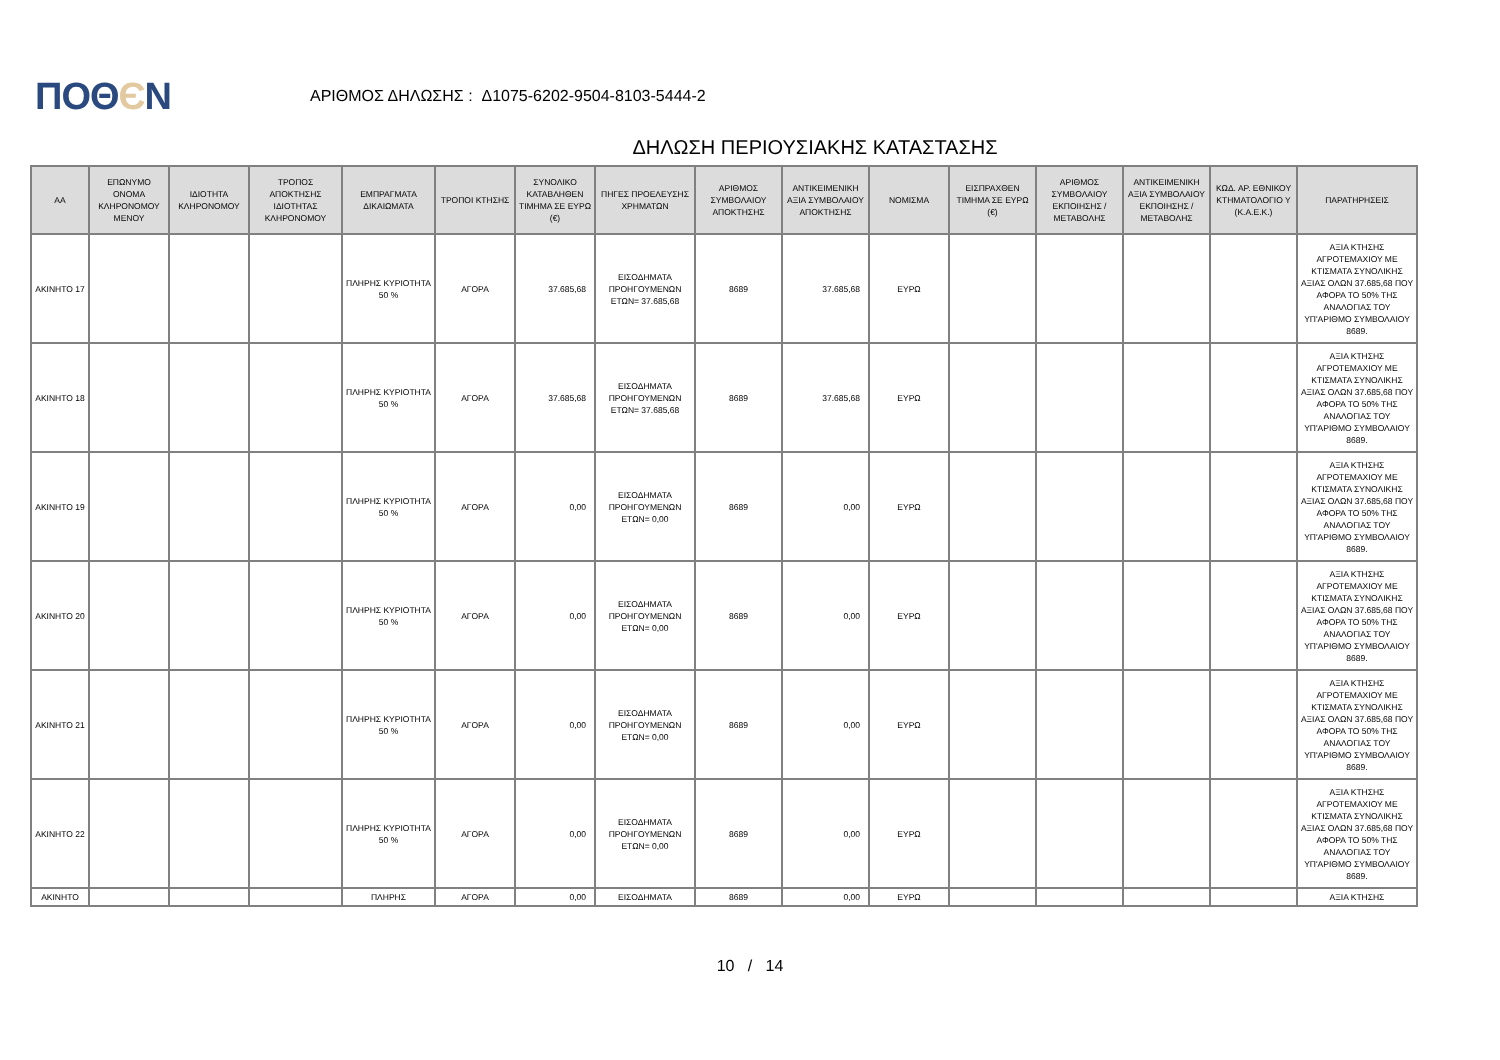ΠΟΘЄΝ
ΑΡΙΘΜΟΣ ΔΗΛΩΣΗΣ : Δ1075-6202-9504-8103-5444-2
ΔΗΛΩΣΗ ΠΕΡΙΟΥΣΙΑΚΗΣ ΚΑΤΑΣΤΑΣΗΣ
| ΑΑ | ΕΠΩΝΥΜΟ ΟΝΟΜΑ ΚΛΗΡΟΝΟΜΟΥ ΜΕΝΟΥ | ΙΔΙΟΤΗΤΑ ΚΛΗΡΟΝΟΜΟΥ | ΤΡΟΠΟΣ ΑΠΟΚΤΗΣΗΣ ΙΔΙΟΤΗΤΑΣ ΚΛΗΡΟΝΟΜΟΥ | ΕΜΠΡΑΓΜΑΤΑ ΔΙΚΑΙΩΜΑΤΑ | ΤΡΟΠΟΙ ΚΤΗΣΗΣ | ΣΥΝΟΛΙΚΟ ΚΑΤΑΒΛΗΘΕΝ ΤΙΜΗΜΑ ΣΕ ΕΥΡΩ (€) | ΠΗΓΕΣ ΠΡΟΕΛΕΥΣΗΣ ΧΡΗΜΑΤΩΝ | ΑΡΙΘΜΟΣ ΣΥΜΒΟΛΑΙΟΥ ΑΠΟΚΤΗΣΗΣ | ΑΝΤΙΚΕΙΜΕΝΙΚΗ ΑΞΙΑ ΣΥΜΒΟΛΑΙΟΥ ΑΠΟΚΤΗΣΗΣ | ΝΟΜΙΣΜΑ | ΕΙΣΠΡΑΧΘΕΝ ΤΙΜΗΜΑ ΣΕ ΕΥΡΩ (€) | ΑΡΙΘΜΟΣ ΣΥΜΒΟΛΑΙΟΥ ΕΚΠΟΙΗΣΗΣ /ΜΕΤΑΒΟΛΗΣ | ΑΝΤΙΚΕΙΜΕΝΙΚΗ ΑΞΙΑ ΣΥΜΒΟΛΑΙΟΥ ΕΚΠΟΙΗΣΗΣ / ΜΕΤΑΒΟΛΗΣ | ΚΩΔ. ΑΡ. ΕΘΝΙΚΟΥ ΚΤΗΜΑΤΟΛΟΓΙΟ Υ (Κ.Α.Ε.Κ.) | ΠΑΡΑΤΗΡΗΣΕΙΣ |
| --- | --- | --- | --- | --- | --- | --- | --- | --- | --- | --- | --- | --- | --- | --- | --- |
| ΑΚΙΝΗΤΟ 17 | | | | ΠΛΗΡΗΣ ΚΥΡΙΟΤΗΤΑ 50 % | ΑΓΟΡΑ | 37.685,68 | ΕΙΣΟΔΗΜΑΤΑ ΠΡΟΗΓΟΥΜΕΝΩΝ ΕΤΩΝ= 37.685,68 | 8689 | 37.685,68 | ΕΥΡΩ | | | | | ΑΞΙΑ ΚΤΗΣΗΣ ΑΓΡΟΤΕΜΑΧΙΟΥ ΜΕ ΚΤΙΣΜΑΤΑ ΣΥΝΟΛΙΚΗΣ ΑΞΙΑΣ ΟΛΩΝ 37.685,68 ΠΟΥ ΑΦΟΡΑ ΤΟ 50% ΤΗΣ ΑΝΑΛΟΓΙΑΣ ΤΟΥ ΥΠ'ΑΡΙΘΜΟ ΣΥΜΒΟΛΑΙΟΥ 8689. |
| ΑΚΙΝΗΤΟ 18 | | | | ΠΛΗΡΗΣ ΚΥΡΙΟΤΗΤΑ 50 % | ΑΓΟΡΑ | 37.685,68 | ΕΙΣΟΔΗΜΑΤΑ ΠΡΟΗΓΟΥΜΕΝΩΝ ΕΤΩΝ= 37.685,68 | 8689 | 37.685,68 | ΕΥΡΩ | | | | | ΑΞΙΑ ΚΤΗΣΗΣ ΑΓΡΟΤΕΜΑΧΙΟΥ ΜΕ ΚΤΙΣΜΑΤΑ ΣΥΝΟΛΙΚΗΣ ΑΞΙΑΣ ΟΛΩΝ 37.685,68 ΠΟΥ ΑΦΟΡΑ ΤΟ 50% ΤΗΣ ΑΝΑΛΟΓΙΑΣ ΤΟΥ ΥΠ'ΑΡΙΘΜΟ ΣΥΜΒΟΛΑΙΟΥ 8689. |
| ΑΚΙΝΗΤΟ 19 | | | | ΠΛΗΡΗΣ ΚΥΡΙΟΤΗΤΑ 50 % | ΑΓΟΡΑ | 0,00 | ΕΙΣΟΔΗΜΑΤΑ ΠΡΟΗΓΟΥΜΕΝΩΝ ΕΤΩΝ= 0,00 | 8689 | 0,00 | ΕΥΡΩ | | | | | ΑΞΙΑ ΚΤΗΣΗΣ ΑΓΡΟΤΕΜΑΧΙΟΥ ΜΕ ΚΤΙΣΜΑΤΑ ΣΥΝΟΛΙΚΗΣ ΑΞΙΑΣ ΟΛΩΝ 37.685,68 ΠΟΥ ΑΦΟΡΑ ΤΟ 50% ΤΗΣ ΑΝΑΛΟΓΙΑΣ ΤΟΥ ΥΠ'ΑΡΙΘΜΟ ΣΥΜΒΟΛΑΙΟΥ 8689. |
| ΑΚΙΝΗΤΟ 20 | | | | ΠΛΗΡΗΣ ΚΥΡΙΟΤΗΤΑ 50 % | ΑΓΟΡΑ | 0,00 | ΕΙΣΟΔΗΜΑΤΑ ΠΡΟΗΓΟΥΜΕΝΩΝ ΕΤΩΝ= 0,00 | 8689 | 0,00 | ΕΥΡΩ | | | | | ΑΞΙΑ ΚΤΗΣΗΣ ΑΓΡΟΤΕΜΑΧΙΟΥ ΜΕ ΚΤΙΣΜΑΤΑ ΣΥΝΟΛΙΚΗΣ ΑΞΙΑΣ ΟΛΩΝ 37.685,68 ΠΟΥ ΑΦΟΡΑ ΤΟ 50% ΤΗΣ ΑΝΑΛΟΓΙΑΣ ΤΟΥ ΥΠ'ΑΡΙΘΜΟ ΣΥΜΒΟΛΑΙΟΥ 8689. |
| ΑΚΙΝΗΤΟ 21 | | | | ΠΛΗΡΗΣ ΚΥΡΙΟΤΗΤΑ 50 % | ΑΓΟΡΑ | 0,00 | ΕΙΣΟΔΗΜΑΤΑ ΠΡΟΗΓΟΥΜΕΝΩΝ ΕΤΩΝ= 0,00 | 8689 | 0,00 | ΕΥΡΩ | | | | | ΑΞΙΑ ΚΤΗΣΗΣ ΑΓΡΟΤΕΜΑΧΙΟΥ ΜΕ ΚΤΙΣΜΑΤΑ ΣΥΝΟΛΙΚΗΣ ΑΞΙΑΣ ΟΛΩΝ 37.685,68 ΠΟΥ ΑΦΟΡΑ ΤΟ 50% ΤΗΣ ΑΝΑΛΟΓΙΑΣ ΤΟΥ ΥΠ'ΑΡΙΘΜΟ ΣΥΜΒΟΛΑΙΟΥ 8689. |
| ΑΚΙΝΗΤΟ 22 | | | | ΠΛΗΡΗΣ ΚΥΡΙΟΤΗΤΑ 50 % | ΑΓΟΡΑ | 0,00 | ΕΙΣΟΔΗΜΑΤΑ ΠΡΟΗΓΟΥΜΕΝΩΝ ΕΤΩΝ= 0,00 | 8689 | 0,00 | ΕΥΡΩ | | | | | ΑΞΙΑ ΚΤΗΣΗΣ ΑΓΡΟΤΕΜΑΧΙΟΥ ΜΕ ΚΤΙΣΜΑΤΑ ΣΥΝΟΛΙΚΗΣ ΑΞΙΑΣ ΟΛΩΝ 37.685,68 ΠΟΥ ΑΦΟΡΑ ΤΟ 50% ΤΗΣ ΑΝΑΛΟΓΙΑΣ ΤΟΥ ΥΠ'ΑΡΙΘΜΟ ΣΥΜΒΟΛΑΙΟΥ 8689. |
| ΑΚΙΝΗΤΟ | | | | ΠΛΗΡΗΣ | ΑΓΟΡΑ | 0,00 | ΕΙΣΟΔΗΜΑΤΑ | 8689 | 0,00 | ΕΥΡΩ | | | | | ΑΞΙΑ ΚΤΗΣΗΣ |
10 / 14